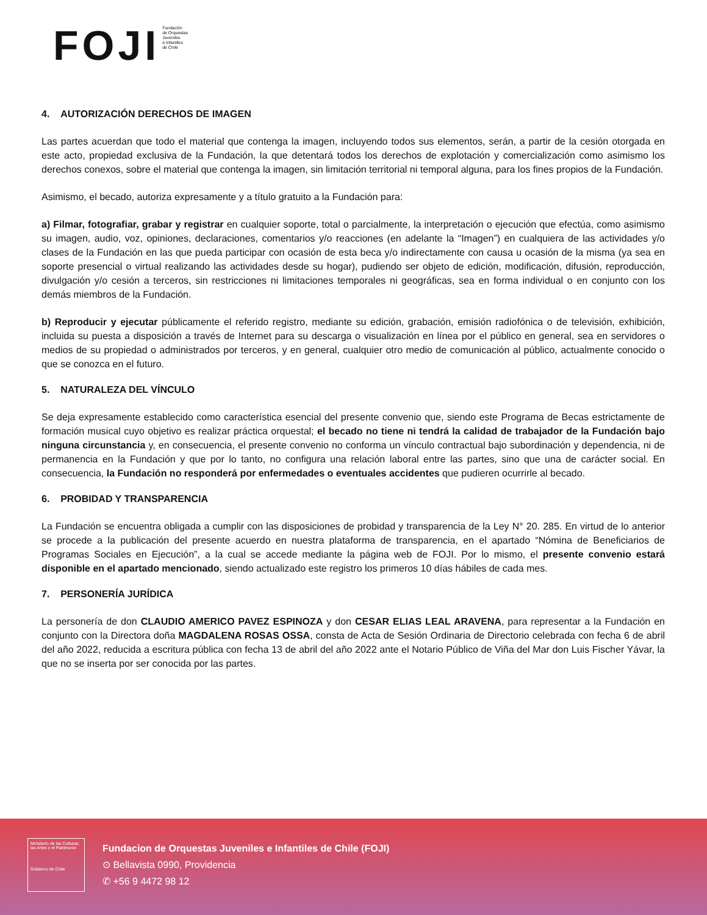FOJI Fundación
de Orquestas
Juveniles
e Infantiles
de Chile
4. AUTORIZACIÓN DERECHOS DE IMAGEN
Las partes acuerdan que todo el material que contenga la imagen, incluyendo todos sus elementos, serán, a partir de la cesión otorgada en este acto, propiedad exclusiva de la Fundación, la que detentará todos los derechos de explotación y comercialización como asimismo los derechos conexos, sobre el material que contenga la imagen, sin limitación territorial ni temporal alguna, para los fines propios de la Fundación.
Asimismo, el becado, autoriza expresamente y a título gratuito a la Fundación para:
a) Filmar, fotografiar, grabar y registrar en cualquier soporte, total o parcialmente, la interpretación o ejecución que efectúa, como asimismo su imagen, audio, voz, opiniones, declaraciones, comentarios y/o reacciones (en adelante la “Imagen”) en cualquiera de las actividades y/o clases de la Fundación en las que pueda participar con ocasión de esta beca y/o indirectamente con causa u ocasión de la misma (ya sea en soporte presencial o virtual realizando las actividades desde su hogar), pudiendo ser objeto de edición, modificación, difusión, reproducción, divulgación y/o cesión a terceros, sin restricciones ni limitaciones temporales ni geográficas, sea en forma individual o en conjunto con los demás miembros de la Fundación.
b) Reproducir y ejecutar públicamente el referido registro, mediante su edición, grabación, emisión radiofónica o de televisión, exhibición, incluida su puesta a disposición a través de Internet para su descarga o visualización en línea por el público en general, sea en servidores o medios de su propiedad o administrados por terceros, y en general, cualquier otro medio de comunicación al público, actualmente conocido o que se conozca en el futuro.
5. NATURALEZA DEL VÍNCULO
Se deja expresamente establecido como característica esencial del presente convenio que, siendo este Programa de Becas estrictamente de formación musical cuyo objetivo es realizar práctica orquestal; el becado no tiene ni tendrá la calidad de trabajador de la Fundación bajo ninguna circunstancia y, en consecuencia, el presente convenio no conforma un vínculo contractual bajo subordinación y dependencia, ni de permanencia en la Fundación y que por lo tanto, no configura una relación laboral entre las partes, sino que una de carácter social. En consecuencia, la Fundación no responderá por enfermedades o eventuales accidentes que pudieren ocurrirle al becado.
6. PROBIDAD Y TRANSPARENCIA
La Fundación se encuentra obligada a cumplir con las disposiciones de probidad y transparencia de la Ley N° 20. 285. En virtud de lo anterior se procede a la publicación del presente acuerdo en nuestra plataforma de transparencia, en el apartado “Nómina de Beneficiarios de Programas Sociales en Ejecución”, a la cual se accede mediante la página web de FOJI. Por lo mismo, el presente convenio estará disponible en el apartado mencionado, siendo actualizado este registro los primeros 10 días hábiles de cada mes.
7. PERSONERÍA JURÍDICA
La personería de don CLAUDIO AMERICO PAVEZ ESPINOZA y don CESAR ELIAS LEAL ARAVENA, para representar a la Fundación en conjunto con la Directora doña MAGDALENA ROSAS OSSA, consta de Acta de Sesión Ordinaria de Directorio celebrada con fecha 6 de abril del año 2022, reducida a escritura pública con fecha 13 de abril del año 2022 ante el Notario Público de Viña del Mar don Luis Fischer Yávar, la que no se inserta por ser conocida por las partes.
Ministerio de las Culturas, las Artes y el Patrimonio
Gobierno de Chile
Fundacion de Orquestas Juveniles e Infantiles de Chile (FOJI)
⊙ Bellavista 0990, Providencia
✆ +56 9 4472 98 12